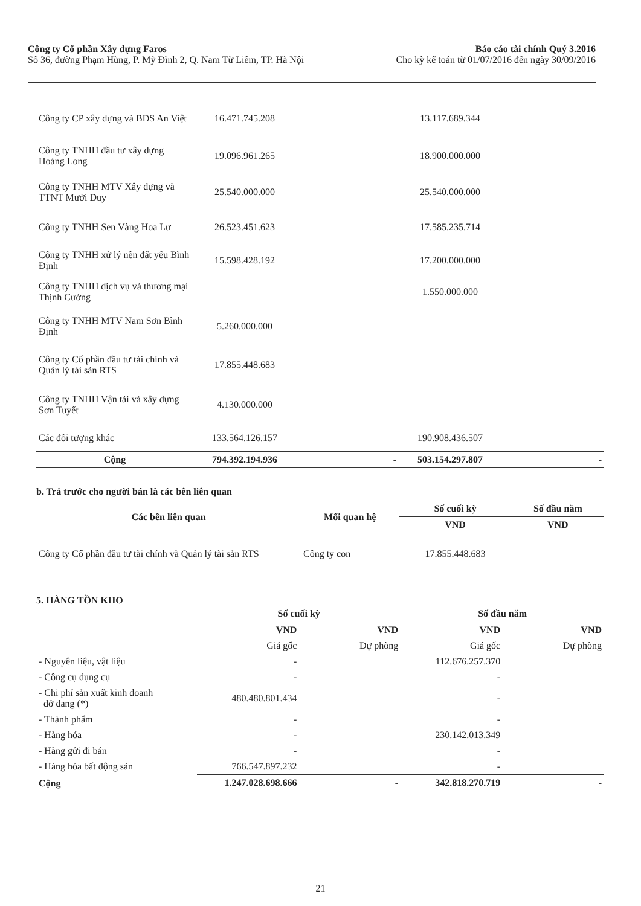Công ty Cổ phần Xây dựng Faros
Số 36, đường Phạm Hùng, P. Mỹ Đình 2, Q. Nam Từ Liêm, TP. Hà Nội
Báo cáo tài chính Quý 3.2016
Cho kỳ kế toán từ 01/07/2016 đến ngày 30/09/2016
| Công ty CP xây dựng và BĐS An Việt | 16.471.745.208 | | 13.117.689.344 | |
| Công ty TNHH đầu tư xây dựng Hoàng Long | 19.096.961.265 | | 18.900.000.000 | |
| Công ty TNHH MTV Xây dựng và TTNT Mười Duy | 25.540.000.000 | | 25.540.000.000 | |
| Công ty TNHH Sen Vàng Hoa Lư | 26.523.451.623 | | 17.585.235.714 | |
| Công ty TNHH xử lý nền đất yếu Bình Định | 15.598.428.192 | | 17.200.000.000 | |
| Công ty TNHH dịch vụ và thương mại Thịnh Cường | | | 1.550.000.000 | |
| Công ty TNHH MTV Nam Sơn Bình Định | 5.260.000.000 | | | |
| Công ty Cổ phần đầu tư tài chính và Quản lý tài sản RTS | 17.855.448.683 | | | |
| Công ty TNHH Vận tải và xây dựng Sơn Tuyết | 4.130.000.000 | | | |
| Các đối tượng khác | 133.564.126.157 | | 190.908.436.507 | |
| Cộng | 794.392.194.936 | - | 503.154.297.807 | - |
b. Trả trước cho người bán là các bên liên quan
| Các bên liên quan | Mối quan hệ | Số cuối kỳ | Số đầu năm |
| --- | --- | --- | --- |
| | | VND | VND |
| Công ty Cổ phần đầu tư tài chính và Quản lý tài sản RTS | Công ty con | 17.855.448.683 | |
5. HÀNG TỒN KHO
| | Số cuối kỳ | | Số đầu năm | |
| --- | --- | --- | --- | --- |
| | VND | VND | VND | VND |
| | Giá gốc | Dự phòng | Giá gốc | Dự phòng |
| - Nguyên liệu, vật liệu | - | | 112.676.257.370 | |
| - Công cụ dụng cụ | - | | - | |
| - Chi phí sản xuất kinh doanh dở dang (*) | 480.480.801.434 | | - | |
| - Thành phẩm | - | | - | |
| - Hàng hóa | - | | 230.142.013.349 | |
| - Hàng gửi đi bán | - | | - | |
| - Hàng hóa bất động sản | 766.547.897.232 | | - | |
| Cộng | 1.247.028.698.666 | - | 342.818.270.719 | - |
21